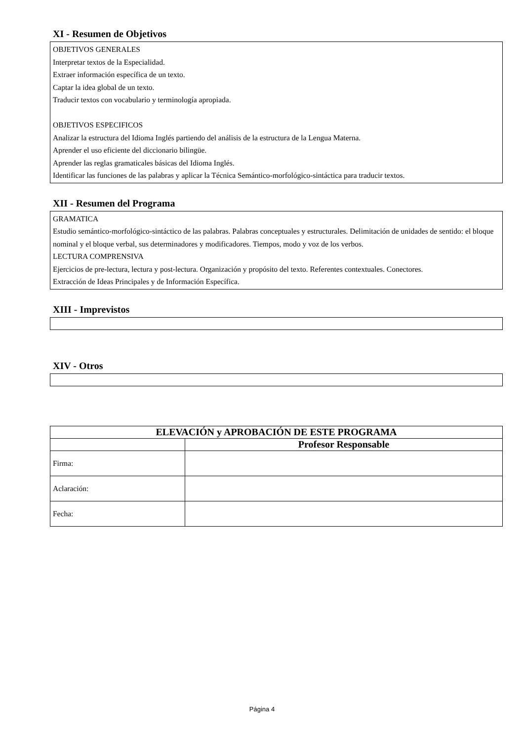XI - Resumen de Objetivos
OBJETIVOS GENERALES
Interpretar textos de la Especialidad.
Extraer información específica de un texto.
Captar la idea global de un texto.
Traducir textos con vocabulario y terminología apropiada.
OBJETIVOS ESPECIFICOS
Analizar la estructura del Idioma Inglés partiendo del análisis de la estructura de la Lengua Materna.
Aprender el uso eficiente del diccionario bilingüe.
Aprender las reglas gramaticales básicas del Idioma Inglés.
Identificar las funciones de las palabras y aplicar la Técnica Semántico-morfológico-sintáctica para traducir textos.
XII - Resumen del Programa
GRAMATICA
Estudio semántico-morfológico-sintáctico de las palabras. Palabras conceptuales y estructurales. Delimitación de unidades de sentido: el bloque nominal y el bloque verbal, sus determinadores y modificadores. Tiempos, modo y voz de los verbos.
LECTURA COMPRENSIVA
Ejercicios de pre-lectura, lectura y post-lectura. Organización y propósito del texto. Referentes contextuales. Conectores.
Extracción de Ideas Principales y de Información Específica.
XIII - Imprevistos
XIV - Otros
| ELEVACIÓN y APROBACIÓN DE ESTE PROGRAMA | |
| --- | --- |
| | Profesor Responsable |
| Firma: | |
| Aclaración: | |
| Fecha: | |
Página 4